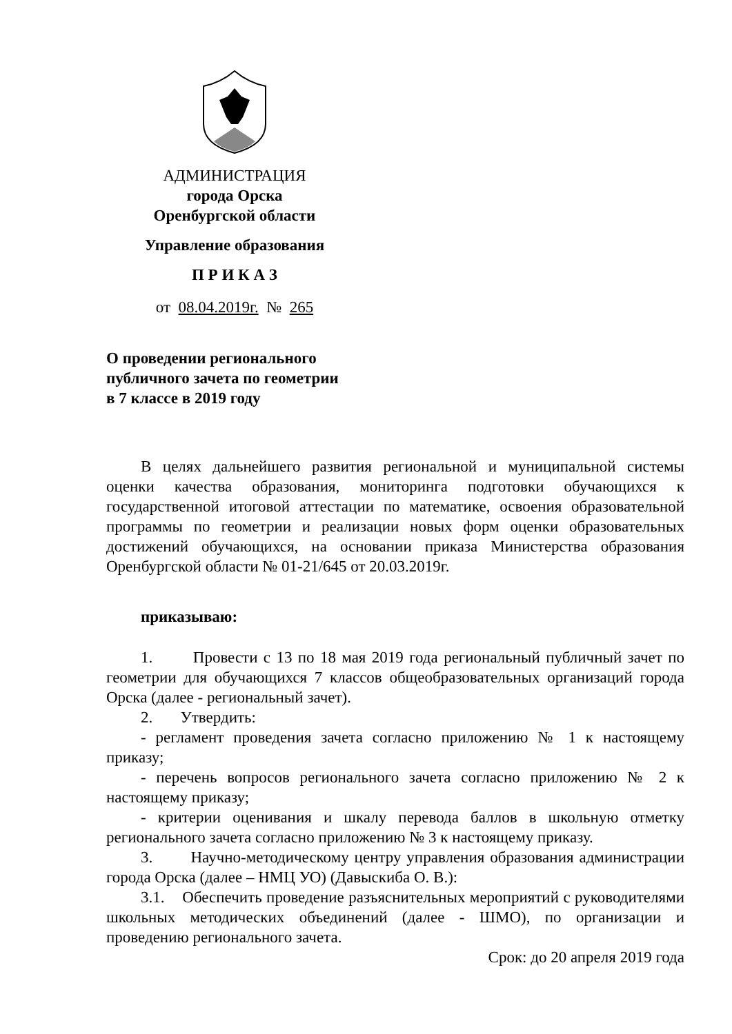АДМИНИСТРАЦИЯ
города Орска
Оренбургской области
Управление образования
П Р И К А З
от 08.04.2019г. № 265
О проведении регионального
публичного зачета по геометрии
в 7 классе в 2019 году
В целях дальнейшего развития региональной и муниципальной системы оценки качества образования, мониторинга подготовки обучающихся к государственной итоговой аттестации по математике, освоения образовательной программы по геометрии и реализации новых форм оценки образовательных достижений обучающихся, на основании приказа Министерства образования Оренбургской области № 01-21/645 от 20.03.2019г.
приказываю:
1. Провести с 13 по 18 мая 2019 года региональный публичный зачет по геометрии для обучающихся 7 классов общеобразовательных организаций города Орска (далее - региональный зачет).
2. Утвердить:
- регламент проведения зачета согласно приложению № 1 к настоящему приказу;
- перечень вопросов регионального зачета согласно приложению № 2 к настоящему приказу;
- критерии оценивания и шкалу перевода баллов в школьную отметку регионального зачета согласно приложению № 3 к настоящему приказу.
3. Научно-методическому центру управления образования администрации города Орска (далее – НМЦ УО) (Давыскиба О. В.):
3.1. Обеспечить проведение разъяснительных мероприятий с руководителями школьных методических объединений (далее - ШМО), по организации и проведению регионального зачета.
Срок: до 20 апреля 2019 года